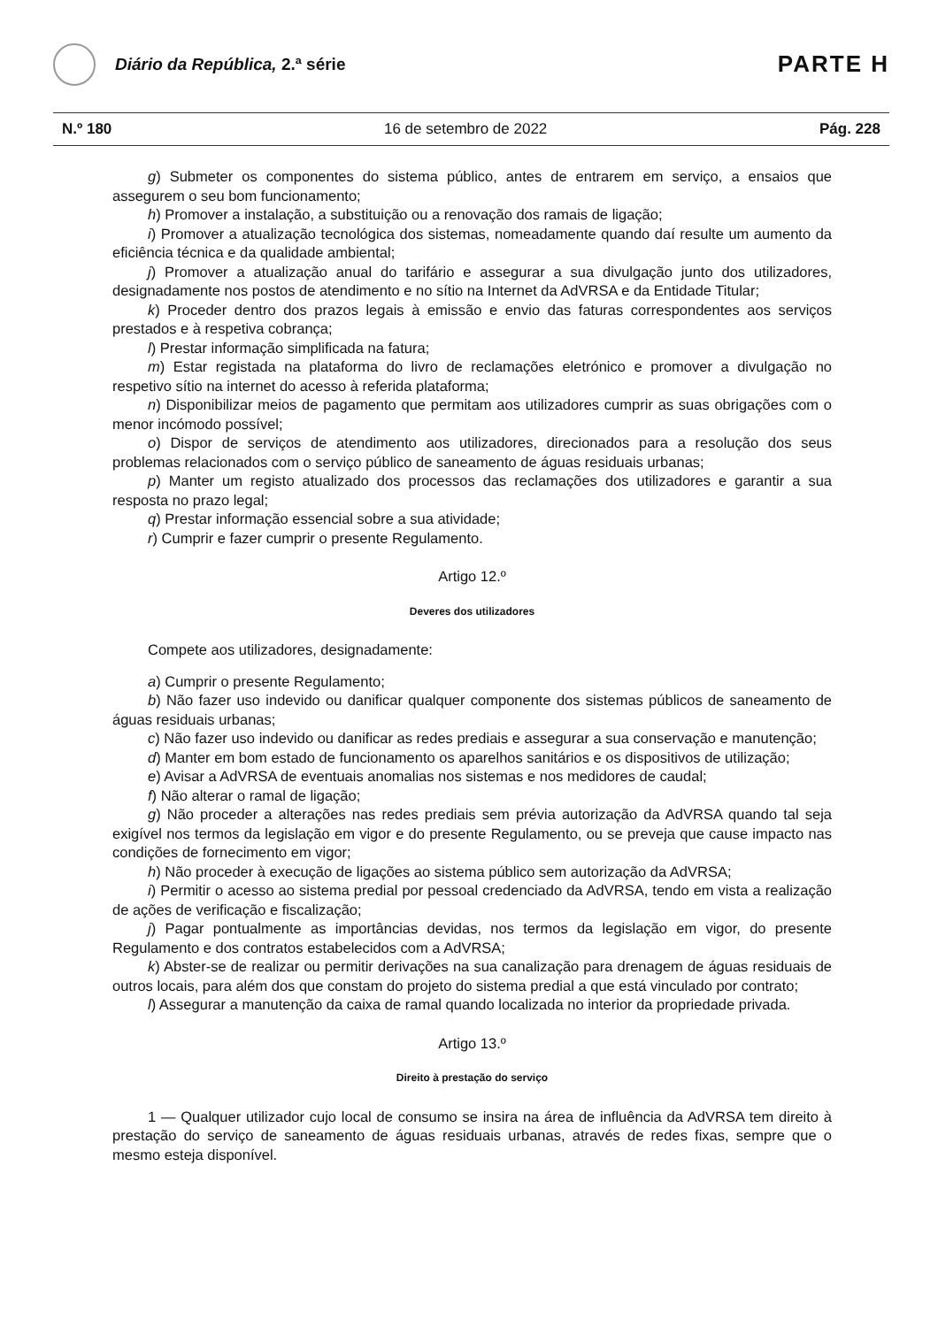Diário da República, 2.ª série
PARTE H
N.º 180 16 de setembro de 2022 Pág. 228
g) Submeter os componentes do sistema público, antes de entrarem em serviço, a ensaios que assegurem o seu bom funcionamento;
h) Promover a instalação, a substituição ou a renovação dos ramais de ligação;
i) Promover a atualização tecnológica dos sistemas, nomeadamente quando daí resulte um aumento da eficiência técnica e da qualidade ambiental;
j) Promover a atualização anual do tarifário e assegurar a sua divulgação junto dos utilizadores, designadamente nos postos de atendimento e no sítio na Internet da AdVRSA e da Entidade Titular;
k) Proceder dentro dos prazos legais à emissão e envio das faturas correspondentes aos serviços prestados e à respetiva cobrança;
l) Prestar informação simplificada na fatura;
m) Estar registada na plataforma do livro de reclamações eletrónico e promover a divulgação no respetivo sítio na internet do acesso à referida plataforma;
n) Disponibilizar meios de pagamento que permitam aos utilizadores cumprir as suas obrigações com o menor incómodo possível;
o) Dispor de serviços de atendimento aos utilizadores, direcionados para a resolução dos seus problemas relacionados com o serviço público de saneamento de águas residuais urbanas;
p) Manter um registo atualizado dos processos das reclamações dos utilizadores e garantir a sua resposta no prazo legal;
q) Prestar informação essencial sobre a sua atividade;
r) Cumprir e fazer cumprir o presente Regulamento.
Artigo 12.º
Deveres dos utilizadores
Compete aos utilizadores, designadamente:
a) Cumprir o presente Regulamento;
b) Não fazer uso indevido ou danificar qualquer componente dos sistemas públicos de saneamento de águas residuais urbanas;
c) Não fazer uso indevido ou danificar as redes prediais e assegurar a sua conservação e manutenção;
d) Manter em bom estado de funcionamento os aparelhos sanitários e os dispositivos de utilização;
e) Avisar a AdVRSA de eventuais anomalias nos sistemas e nos medidores de caudal;
f) Não alterar o ramal de ligação;
g) Não proceder a alterações nas redes prediais sem prévia autorização da AdVRSA quando tal seja exigível nos termos da legislação em vigor e do presente Regulamento, ou se preveja que cause impacto nas condições de fornecimento em vigor;
h) Não proceder à execução de ligações ao sistema público sem autorização da AdVRSA;
i) Permitir o acesso ao sistema predial por pessoal credenciado da AdVRSA, tendo em vista a realização de ações de verificação e fiscalização;
j) Pagar pontualmente as importâncias devidas, nos termos da legislação em vigor, do presente Regulamento e dos contratos estabelecidos com a AdVRSA;
k) Abster-se de realizar ou permitir derivações na sua canalização para drenagem de águas residuais de outros locais, para além dos que constam do projeto do sistema predial a que está vinculado por contrato;
l) Assegurar a manutenção da caixa de ramal quando localizada no interior da propriedade privada.
Artigo 13.º
Direito à prestação do serviço
1 — Qualquer utilizador cujo local de consumo se insira na área de influência da AdVRSA tem direito à prestação do serviço de saneamento de águas residuais urbanas, através de redes fixas, sempre que o mesmo esteja disponível.